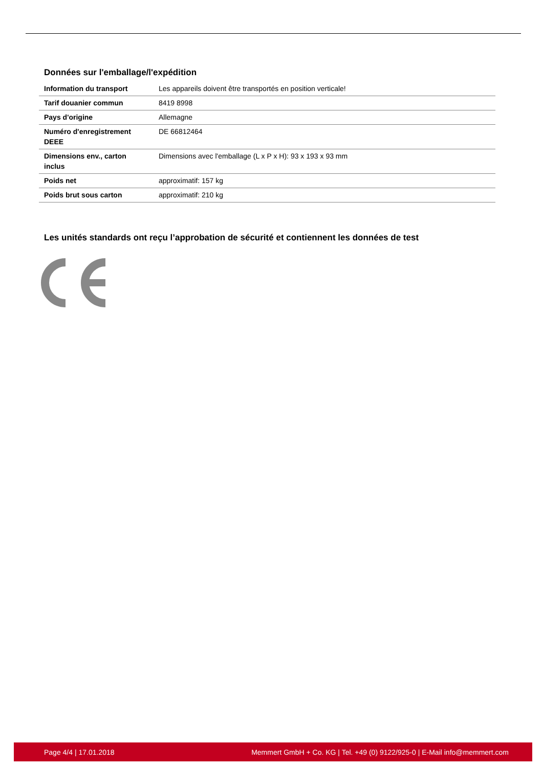Données sur l'emballage/l'expédition
| Information du transport | Les appareils doivent être transportés en position verticale! |
| Tarif douanier commun | 8419 8998 |
| Pays d'origine | Allemagne |
| Numéro d'enregistrement DEEE | DE 66812464 |
| Dimensions env., carton inclus | Dimensions avec l'emballage (L x P x H): 93 x 193 x 93 mm |
| Poids net | approximatif: 157 kg |
| Poids brut sous carton | approximatif: 210 kg |
Les unités standards ont reçu l’approbation de sécurité et contiennent les données de test
Page 4/4 | 17.01.2018 Memmert GmbH + Co. KG | Tel. +49 (0) 9122/925-0 | E-Mail info@memmert.com